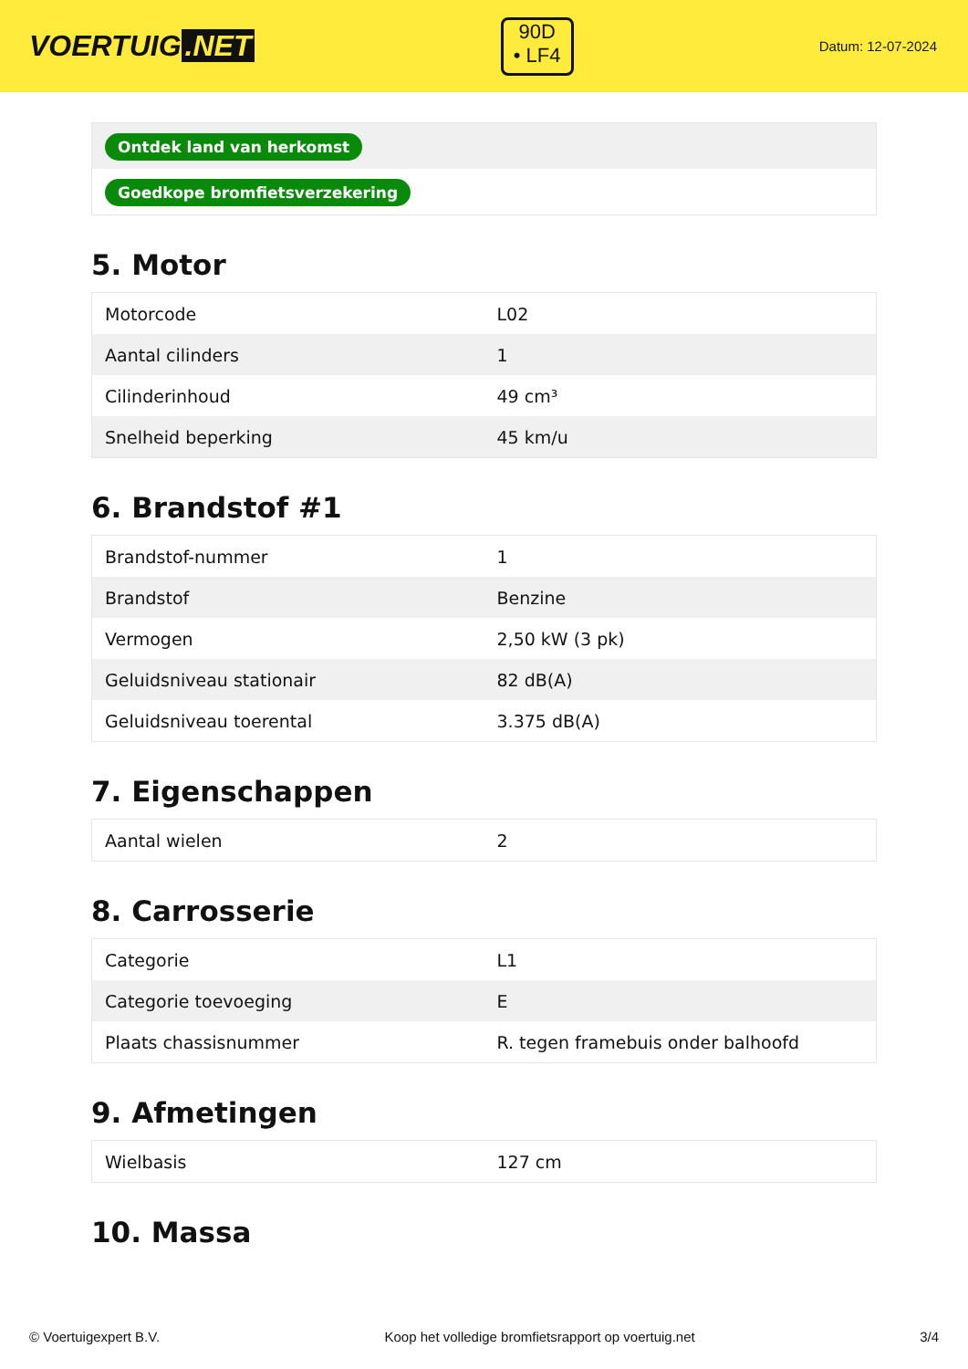VOERTUIG.NET
90D
• LF4
Datum: 12-07-2024
| Ontdek land van herkomst |
| Goedkope bromfietsverzekering |
5. Motor
| Motorcode | L02 |
| Aantal cilinders | 1 |
| Cilinderinhoud | 49 cm³ |
| Snelheid beperking | 45 km/u |
6. Brandstof #1
| Brandstof-nummer | 1 |
| Brandstof | Benzine |
| Vermogen | 2,50 kW (3 pk) |
| Geluidsniveau stationair | 82 dB(A) |
| Geluidsniveau toerental | 3.375 dB(A) |
7. Eigenschappen
| Aantal wielen | 2 |
8. Carrosserie
| Categorie | L1 |
| Categorie toevoeging | E |
| Plaats chassisnummer | R. tegen framebuis onder balhoofd |
9. Afmetingen
| Wielbasis | 127 cm |
10. Massa
© Voertuigexpert B.V. Koop het volledige bromfietsrapport op voertuig.net 3/4